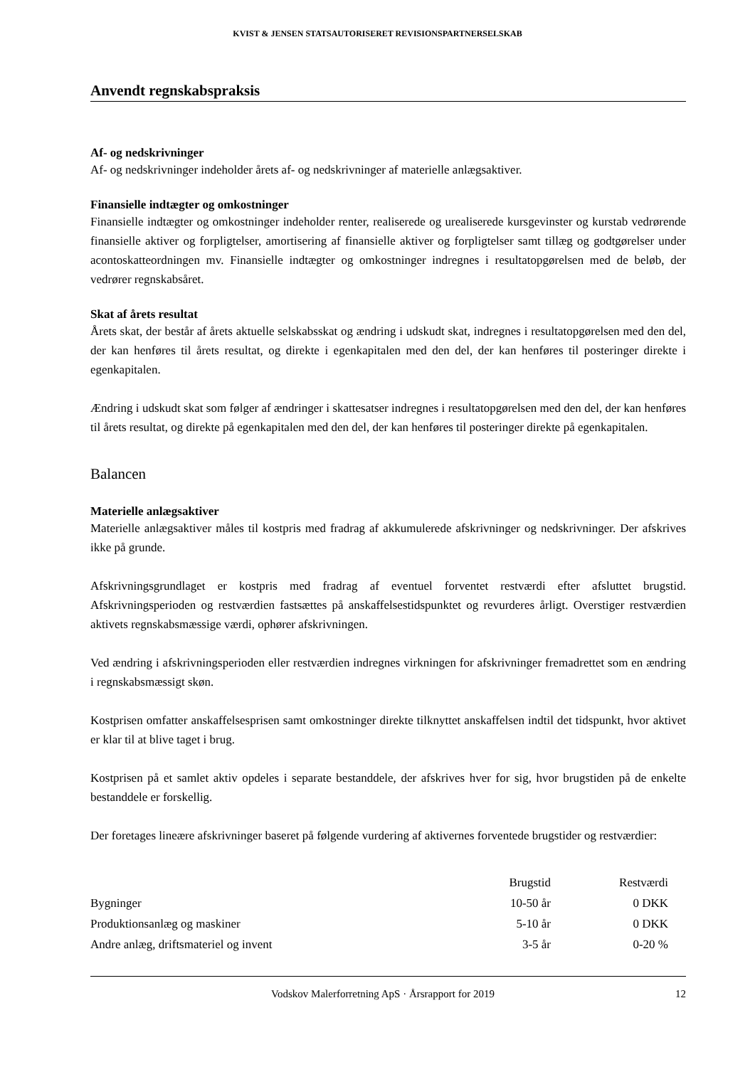KVIST & JENSEN STATSAUTORISERET REVISIONSPARTNERSELSKAB
Anvendt regnskabspraksis
Af- og nedskrivninger
Af- og nedskrivninger indeholder årets af- og nedskrivninger af materielle anlægsaktiver.
Finansielle indtægter og omkostninger
Finansielle indtægter og omkostninger indeholder renter, realiserede og urealiserede kursgevinster og kurstab vedrørende finansielle aktiver og forpligtelser, amortisering af finansielle aktiver og forpligtelser samt tillæg og godtgørelser under acontoskatteordningen mv. Finansielle indtægter og omkostninger indregnes i resultatopgørelsen med de beløb, der vedrører regnskabsåret.
Skat af årets resultat
Årets skat, der består af årets aktuelle selskabsskat og ændring i udskudt skat, indregnes i resultatopgørelsen med den del, der kan henføres til årets resultat, og direkte i egenkapitalen med den del, der kan henføres til posteringer direkte i egenkapitalen.
Ændring i udskudt skat som følger af ændringer i skattesatser indregnes i resultatopgørelsen med den del, der kan henføres til årets resultat, og direkte på egenkapitalen med den del, der kan henføres til posteringer direkte på egenkapitalen.
Balancen
Materielle anlægsaktiver
Materielle anlægsaktiver måles til kostpris med fradrag af akkumulerede afskrivninger og nedskrivninger. Der afskrives ikke på grunde.
Afskrivningsgrundlaget er kostpris med fradrag af eventuel forventet restværdi efter afsluttet brugstid. Afskrivningsperioden og restværdien fastsættes på anskaffelsestidspunktet og revurderes årligt. Overstiger restværdien aktivets regnskabsmæssige værdi, ophører afskrivningen.
Ved ændring i afskrivningsperioden eller restværdien indregnes virkningen for afskrivninger fremadrettet som en ændring i regnskabsmæssigt skøn.
Kostprisen omfatter anskaffelsesprisen samt omkostninger direkte tilknyttet anskaffelsen indtil det tidspunkt, hvor aktivet er klar til at blive taget i brug.
Kostprisen på et samlet aktiv opdeles i separate bestanddele, der afskrives hver for sig, hvor brugstiden på de enkelte bestanddele er forskellig.
Der foretages lineære afskrivninger baseret på følgende vurdering af aktivernes forventede brugstider og restværdier:
| | Brugstid | Restværdi |
| --- | --- | --- |
| Bygninger | 10-50 år | 0 DKK |
| Produktionsanlæg og maskiner | 5-10 år | 0 DKK |
| Andre anlæg, driftsmateriel og invent | 3-5 år | 0-20 % |
Vodskov Malerforretning ApS · Årsrapport for 2019 12